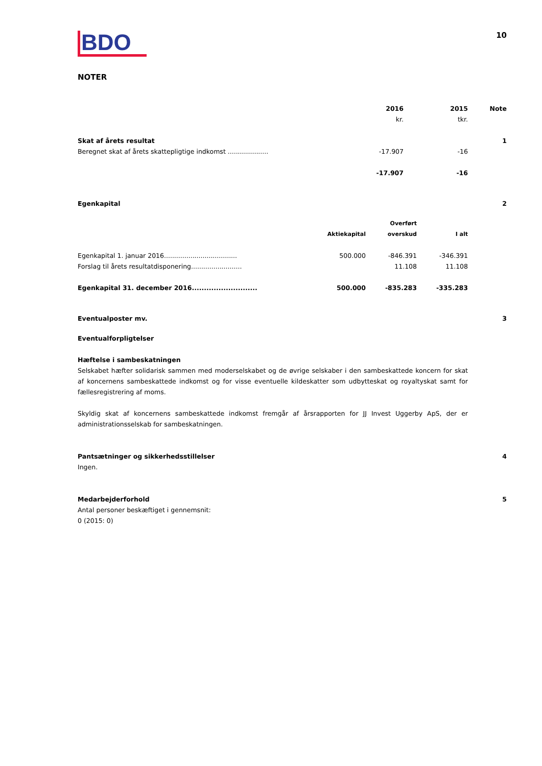BDO
10
NOTER
| | 2016 kr. | 2015 tkr. | Note |
| --- | --- | --- | --- |
| Skat af årets resultat | | | 1 |
| Beregnet skat af årets skattepligtige indkomst .................... | -17.907 | -16 | |
| | -17.907 | -16 | |
Egenkapital 2
| | Aktiekapital | Overført overskud | I alt |
| --- | --- | --- | --- |
| Egenkapital 1. januar 2016.................................... | 500.000 | -846.391 | -346.391 |
| Forslag til årets resultatdisponering......................... | | 11.108 | 11.108 |
| Egenkapital 31. december 2016........................... | 500.000 | -835.283 | -335.283 |
Eventualposter mv. 3
Eventualforpligtelser
Hæftelse i sambeskatningen
Selskabet hæfter solidarisk sammen med moderselskabet og de øvrige selskaber i den sambeskattede koncern for skat af koncernens sambeskattede indkomst og for visse eventuelle kildeskatter som udbytteskat og royaltyskat samt for fællesregistrering af moms.
Skyldig skat af koncernens sambeskattede indkomst fremgår af årsrapporten for JJ Invest Uggerby ApS, der er administrationsselskab for sambeskatningen.
Pantsætninger og sikkerhedsstillelser 4
Ingen.
Medarbejderforhold 5
Antal personer beskæftiget i gennemsnit:
0 (2015: 0)